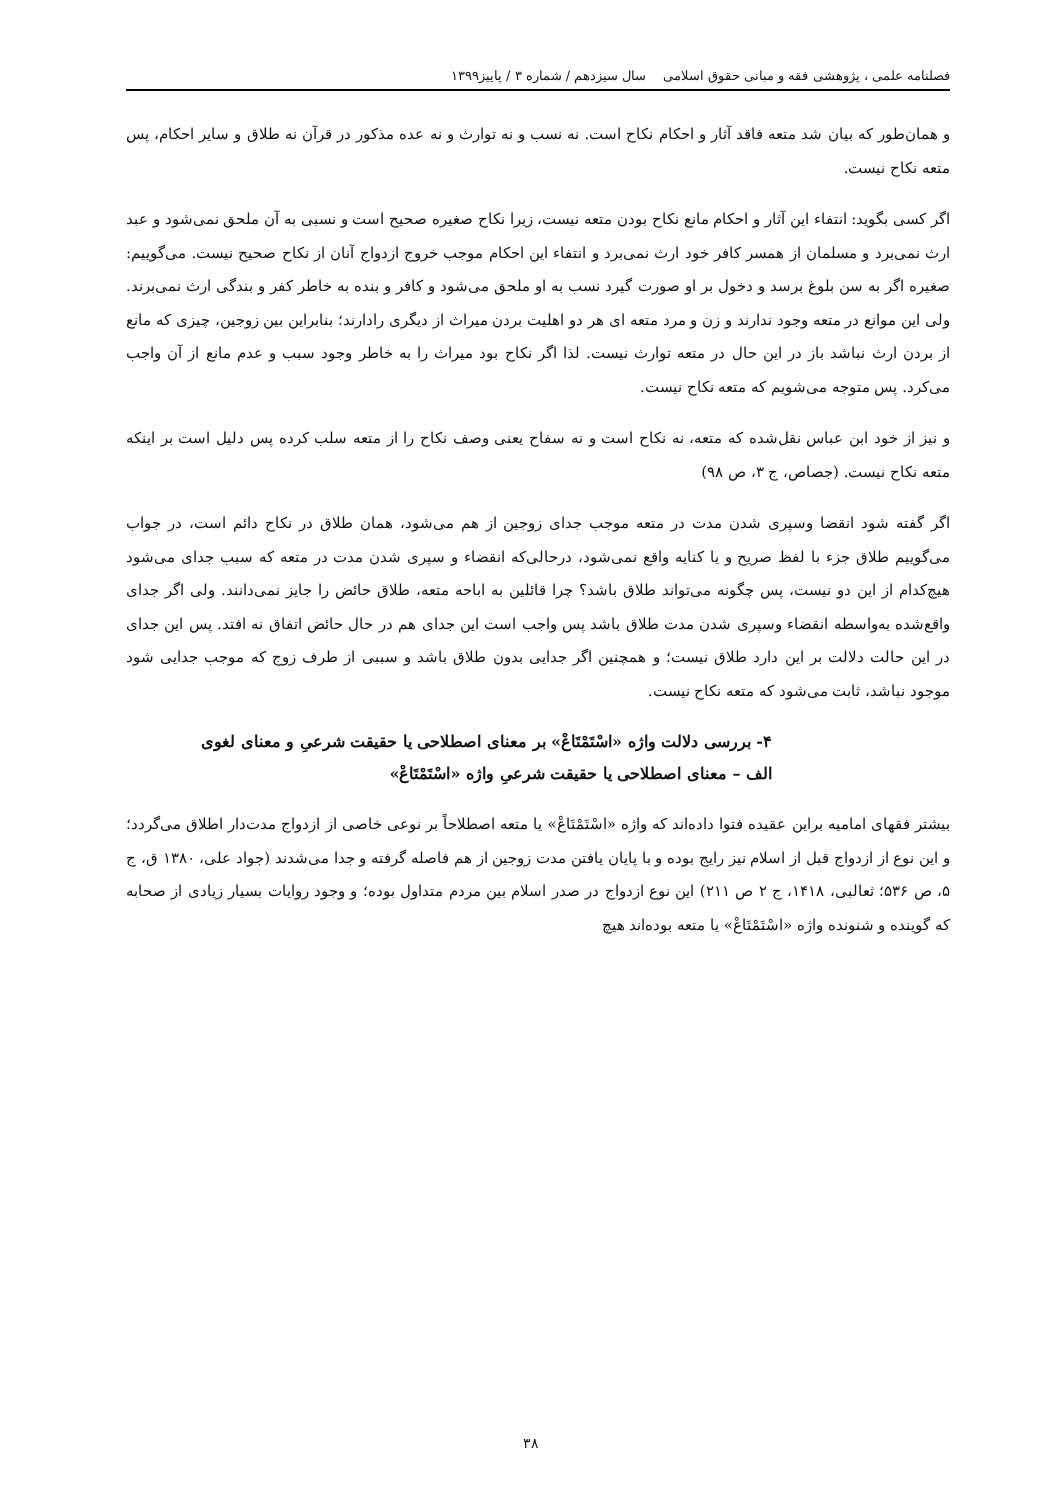فصلنامه علمی ، پژوهشی فقه و مبانی حقوق اسلامی سال سیزدهم / شماره ۳ / پاییز۱۳۹۹
و همان‌طور که بیان شد متعه فاقد آثار و احکام نکاح است. نه نسب و نه توارث و نه عده مذکور در قرآن نه طلاق و سایر احکام، پس متعه نکاح نیست.
اگر کسی بگوید: انتفاء این آثار و احکام مانع نکاح بودن متعه نیست، زیرا نکاح صغیره صحیح است و نسبی به آن ملحق نمی‌شود و عبد ارث نمی‌برد و مسلمان از همسر کافر خود ارث نمی‌برد و انتفاء این احکام موجب خروج ازدواج آنان از نکاح صحیح نیست. می‌گوییم: صغیره اگر به سن بلوغ برسد و دخول بر او صورت گیرد نسب به او ملحق می‌شود و کافر و بنده به خاطر کفر و بندگی ارث نمی‌برند. ولی این موانع در متعه وجود ندارند و زن و مرد متعه ای هر دو اهلیت بردن میراث از دیگری رادارند؛ بنابراین بین زوجین، چیزی که مانع از بردن ارث نباشد باز در این حال در متعه توارث نیست. لذا اگر نکاح بود میراث را به خاطر وجود سبب و عدم مانع از آن واجب می‌کرد. پس متوجه می‌شویم که متعه نکاح نیست.
و نیز از خود ابن عباس نقل‌شده که متعه، نه نکاح است و نه سفاح یعنی وصف نکاح را از متعه سلب کرده پس دلیل است بر اینکه متعه نکاح نیست. (جصاص، ج ۳، ص ۹۸)
اگر گفته شود انقضا وسپری شدن مدت در متعه موجب جدای زوجین از هم می‌شود، همان طلاق در نکاح دائم است، در جواب می‌گوییم طلاق جزء با لفظ صریح و یا کنایه واقع نمی‌شود، درحالی‌که انقضاء و سپری شدن مدت در متعه که سبب جدای می‌شود هیچ‌کدام از این دو نیست، پس چگونه می‌تواند طلاق باشد؟ چرا قائلین به اباحه متعه، طلاق حائض را جایز نمی‌دانند. ولی اگر جدای واقع‌شده به‌واسطه انقضاء وسپری شدن مدت طلاق باشد پس واجب است این جدای هم در حال حائض اتفاق نه افتد. پس این جدای در این حالت دلالت بر این دارد طلاق نیست؛ و همچنین اگر جدایی بدون طلاق باشد و سببی از طرف زوج که موجب جدایی شود موجود نباشد، ثابت می‌شود که متعه نکاح نیست.
۴- بررسی دلالت واژه «اسْتَمْتَاعْ» بر معنای اصطلاحی یا حقیقت شرعیِ و معنای لغوی
الف – معنای اصطلاحی یا حقیقت شرعیِ واژه «اسْتَمْتَاعْ»
بیشتر فقهای امامیه براین عقیده فتوا داده‌اند که واژه «اسْتَمْتَاعْ» یا متعه اصطلاحاً بر نوعی خاصی از ازدواج مدت‌دار اطلاق می‌گردد؛ و این نوع از ازدواج قبل از اسلام نیز رایج بوده و با پایان یافتن مدت زوجین از هم فاصله گرفته و جدا می‌شدند (جواد علی، ۱۳۸۰ ق، ج ۵، ص ۵۳۶؛ ثعالبی، ۱۴۱۸، ج ۲ ص ۲۱۱) این نوع ازدواج در صدر اسلام بین مردم متداول بوده؛ و وجود روایات بسیار زیادی از صحابه که گوینده و شنونده واژه «اسْتَمْتَاعْ» یا متعه بوده‌اند هیچ
۳۸